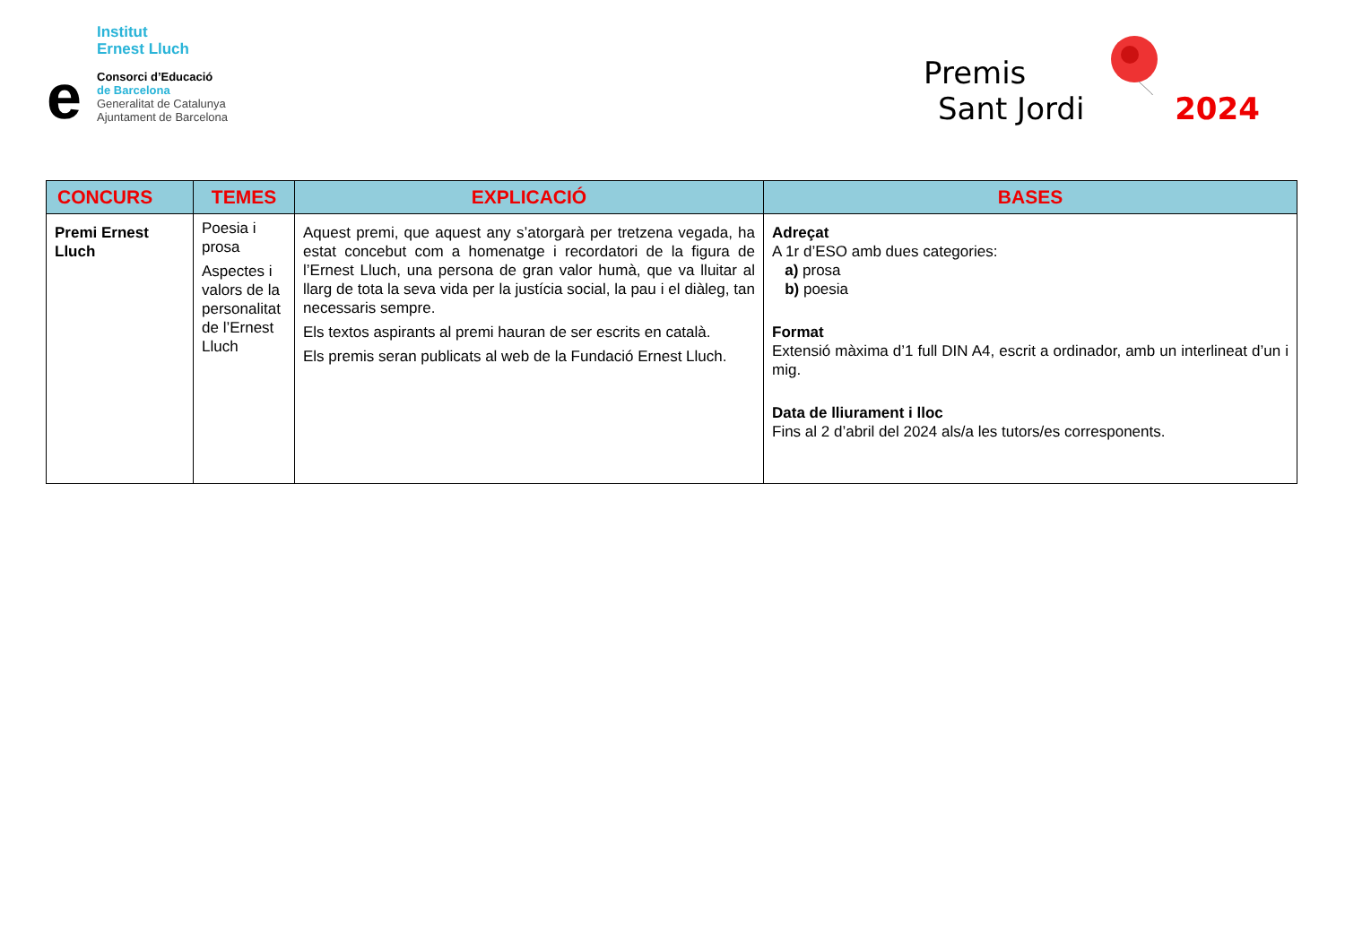Institut
Ernest Lluch
e
Consorci d’Educació
de Barcelona
Generalitat de Catalunya
Ajuntament de Barcelona
Premis
Sant Jordi 2024
| CONCURS | TEMES | EXPLICACIÓ | BASES |
| --- | --- | --- | --- |
| Premi Ernest Lluch | Poesia i prosa Aspectes i valors de la personalitat de l’Ernest Lluch | Aquest premi, que aquest any s’atorgarà per tretzena vegada, ha estat concebut com a homenatge i recordatori de la figura de l’Ernest Lluch, una persona de gran valor humà, que va lluitar al llarg de tota la seva vida per la justícia social, la pau i el diàleg, tan necessaris sempre. Els textos aspirants al premi hauran de ser escrits en català. Els premis seran publicats al web de la Fundació Ernest Lluch. | Adreçat A 1r d’ESO amb dues categories: a) prosa b) poesia Format Extensió màxima d’1 full DIN A4, escrit a ordinador, amb un interlineat d’un i mig. Data de lliurament i lloc Fins al 2 d’abril del 2024 als/a les tutors/es corresponents. |